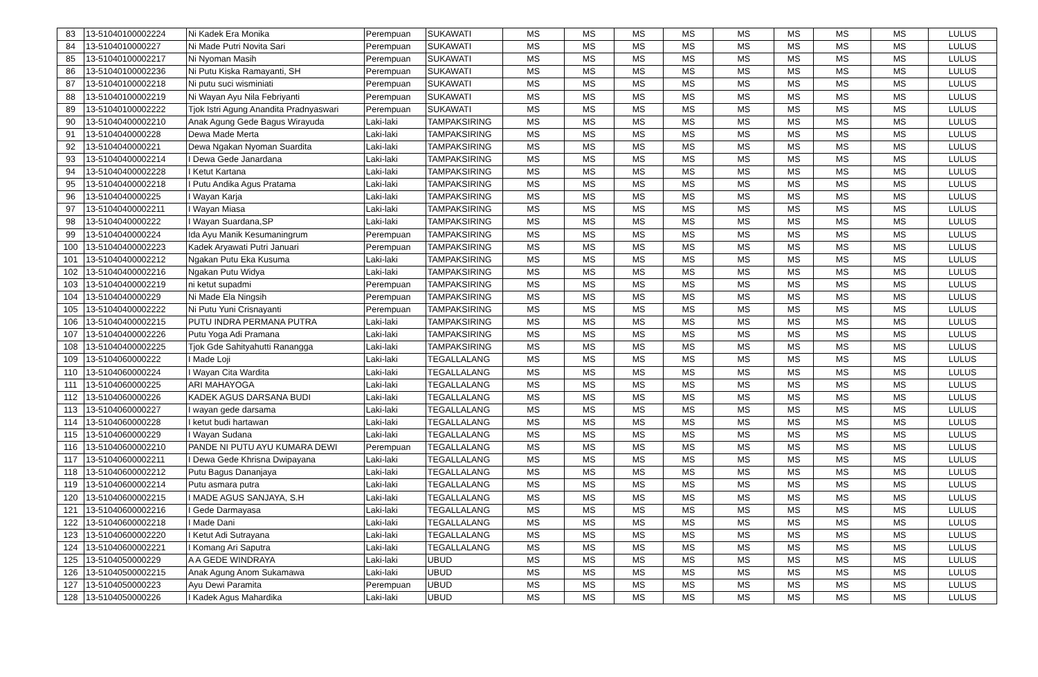| 83 | 13-51040100002224 | Ni Kadek Era Monika | Perempuan | SUKAWATI | MS | MS | MS | MS | MS | MS | MS | MS | LULUS |
| 84 | 13-5104010000227 | Ni Made Putri Novita Sari | Perempuan | SUKAWATI | MS | MS | MS | MS | MS | MS | MS | MS | LULUS |
| 85 | 13-51040100002217 | Ni Nyoman Masih | Perempuan | SUKAWATI | MS | MS | MS | MS | MS | MS | MS | MS | LULUS |
| 86 | 13-51040100002236 | Ni Putu Kiska Ramayanti, SH | Perempuan | SUKAWATI | MS | MS | MS | MS | MS | MS | MS | MS | LULUS |
| 87 | 13-51040100002218 | Ni putu suci wisminiati | Perempuan | SUKAWATI | MS | MS | MS | MS | MS | MS | MS | MS | LULUS |
| 88 | 13-51040100002219 | Ni Wayan Ayu Nila Febriyanti | Perempuan | SUKAWATI | MS | MS | MS | MS | MS | MS | MS | MS | LULUS |
| 89 | 13-51040100002222 | Tjok Istri Agung Anandita Pradnyaswari | Perempuan | SUKAWATI | MS | MS | MS | MS | MS | MS | MS | MS | LULUS |
| 90 | 13-51040400002210 | Anak Agung Gede Bagus Wirayuda | Laki-laki | TAMPAKSIRING | MS | MS | MS | MS | MS | MS | MS | MS | LULUS |
| 91 | 13-5104040000228 | Dewa Made Merta | Laki-laki | TAMPAKSIRING | MS | MS | MS | MS | MS | MS | MS | MS | LULUS |
| 92 | 13-5104040000221 | Dewa Ngakan Nyoman Suardita | Laki-laki | TAMPAKSIRING | MS | MS | MS | MS | MS | MS | MS | MS | LULUS |
| 93 | 13-51040400002214 | I Dewa Gede Janardana | Laki-laki | TAMPAKSIRING | MS | MS | MS | MS | MS | MS | MS | MS | LULUS |
| 94 | 13-51040400002228 | I Ketut Kartana | Laki-laki | TAMPAKSIRING | MS | MS | MS | MS | MS | MS | MS | MS | LULUS |
| 95 | 13-51040400002218 | I Putu Andika Agus Pratama | Laki-laki | TAMPAKSIRING | MS | MS | MS | MS | MS | MS | MS | MS | LULUS |
| 96 | 13-5104040000225 | I Wayan Karja | Laki-laki | TAMPAKSIRING | MS | MS | MS | MS | MS | MS | MS | MS | LULUS |
| 97 | 13-51040400002211 | I Wayan Miasa | Laki-laki | TAMPAKSIRING | MS | MS | MS | MS | MS | MS | MS | MS | LULUS |
| 98 | 13-5104040000222 | I Wayan Suardana,SP | Laki-laki | TAMPAKSIRING | MS | MS | MS | MS | MS | MS | MS | MS | LULUS |
| 99 | 13-5104040000224 | Ida Ayu Manik Kesumaningrum | Perempuan | TAMPAKSIRING | MS | MS | MS | MS | MS | MS | MS | MS | LULUS |
| 100 | 13-51040400002223 | Kadek Aryawati Putri Januari | Perempuan | TAMPAKSIRING | MS | MS | MS | MS | MS | MS | MS | MS | LULUS |
| 101 | 13-51040400002212 | Ngakan Putu Eka Kusuma | Laki-laki | TAMPAKSIRING | MS | MS | MS | MS | MS | MS | MS | MS | LULUS |
| 102 | 13-51040400002216 | Ngakan Putu Widya | Laki-laki | TAMPAKSIRING | MS | MS | MS | MS | MS | MS | MS | MS | LULUS |
| 103 | 13-51040400002219 | ni ketut supadmi | Perempuan | TAMPAKSIRING | MS | MS | MS | MS | MS | MS | MS | MS | LULUS |
| 104 | 13-5104040000229 | Ni Made Ela Ningsih | Perempuan | TAMPAKSIRING | MS | MS | MS | MS | MS | MS | MS | MS | LULUS |
| 105 | 13-51040400002222 | Ni Putu Yuni Crisnayanti | Perempuan | TAMPAKSIRING | MS | MS | MS | MS | MS | MS | MS | MS | LULUS |
| 106 | 13-51040400002215 | PUTU INDRA PERMANA PUTRA | Laki-laki | TAMPAKSIRING | MS | MS | MS | MS | MS | MS | MS | MS | LULUS |
| 107 | 13-51040400002226 | Putu Yoga Adi Pramana | Laki-laki | TAMPAKSIRING | MS | MS | MS | MS | MS | MS | MS | MS | LULUS |
| 108 | 13-51040400002225 | Tjok Gde Sahityahutti Ranangga | Laki-laki | TAMPAKSIRING | MS | MS | MS | MS | MS | MS | MS | MS | LULUS |
| 109 | 13-5104060000222 | I Made Loji | Laki-laki | TEGALLALANG | MS | MS | MS | MS | MS | MS | MS | MS | LULUS |
| 110 | 13-5104060000224 | I Wayan Cita Wardita | Laki-laki | TEGALLALANG | MS | MS | MS | MS | MS | MS | MS | MS | LULUS |
| 111 | 13-5104060000225 | ARI MAHAYOGA | Laki-laki | TEGALLALANG | MS | MS | MS | MS | MS | MS | MS | MS | LULUS |
| 112 | 13-5104060000226 | KADEK AGUS DARSANA BUDI | Laki-laki | TEGALLALANG | MS | MS | MS | MS | MS | MS | MS | MS | LULUS |
| 113 | 13-5104060000227 | I wayan gede darsama | Laki-laki | TEGALLALANG | MS | MS | MS | MS | MS | MS | MS | MS | LULUS |
| 114 | 13-5104060000228 | I ketut budi hartawan | Laki-laki | TEGALLALANG | MS | MS | MS | MS | MS | MS | MS | MS | LULUS |
| 115 | 13-5104060000229 | I Wayan Sudana | Laki-laki | TEGALLALANG | MS | MS | MS | MS | MS | MS | MS | MS | LULUS |
| 116 | 13-51040600002210 | PANDE NI PUTU AYU KUMARA DEWI | Perempuan | TEGALLALANG | MS | MS | MS | MS | MS | MS | MS | MS | LULUS |
| 117 | 13-51040600002211 | I Dewa Gede Khrisna Dwipayana | Laki-laki | TEGALLALANG | MS | MS | MS | MS | MS | MS | MS | MS | LULUS |
| 118 | 13-51040600002212 | Putu Bagus Dananjaya | Laki-laki | TEGALLALANG | MS | MS | MS | MS | MS | MS | MS | MS | LULUS |
| 119 | 13-51040600002214 | Putu asmara putra | Laki-laki | TEGALLALANG | MS | MS | MS | MS | MS | MS | MS | MS | LULUS |
| 120 | 13-51040600002215 | I MADE AGUS SANJAYA, S.H | Laki-laki | TEGALLALANG | MS | MS | MS | MS | MS | MS | MS | MS | LULUS |
| 121 | 13-51040600002216 | I Gede Darmayasa | Laki-laki | TEGALLALANG | MS | MS | MS | MS | MS | MS | MS | MS | LULUS |
| 122 | 13-51040600002218 | I Made Dani | Laki-laki | TEGALLALANG | MS | MS | MS | MS | MS | MS | MS | MS | LULUS |
| 123 | 13-51040600002220 | I Ketut Adi Sutrayana | Laki-laki | TEGALLALANG | MS | MS | MS | MS | MS | MS | MS | MS | LULUS |
| 124 | 13-51040600002221 | I Komang Ari Saputra | Laki-laki | TEGALLALANG | MS | MS | MS | MS | MS | MS | MS | MS | LULUS |
| 125 | 13-5104050000229 | A A GEDE WINDRAYA | Laki-laki | UBUD | MS | MS | MS | MS | MS | MS | MS | MS | LULUS |
| 126 | 13-51040500002215 | Anak Agung Anom Sukamawa | Laki-laki | UBUD | MS | MS | MS | MS | MS | MS | MS | MS | LULUS |
| 127 | 13-5104050000223 | Ayu Dewi Paramita | Perempuan | UBUD | MS | MS | MS | MS | MS | MS | MS | MS | LULUS |
| 128 | 13-5104050000226 | I Kadek Agus Mahardika | Laki-laki | UBUD | MS | MS | MS | MS | MS | MS | MS | MS | LULUS |